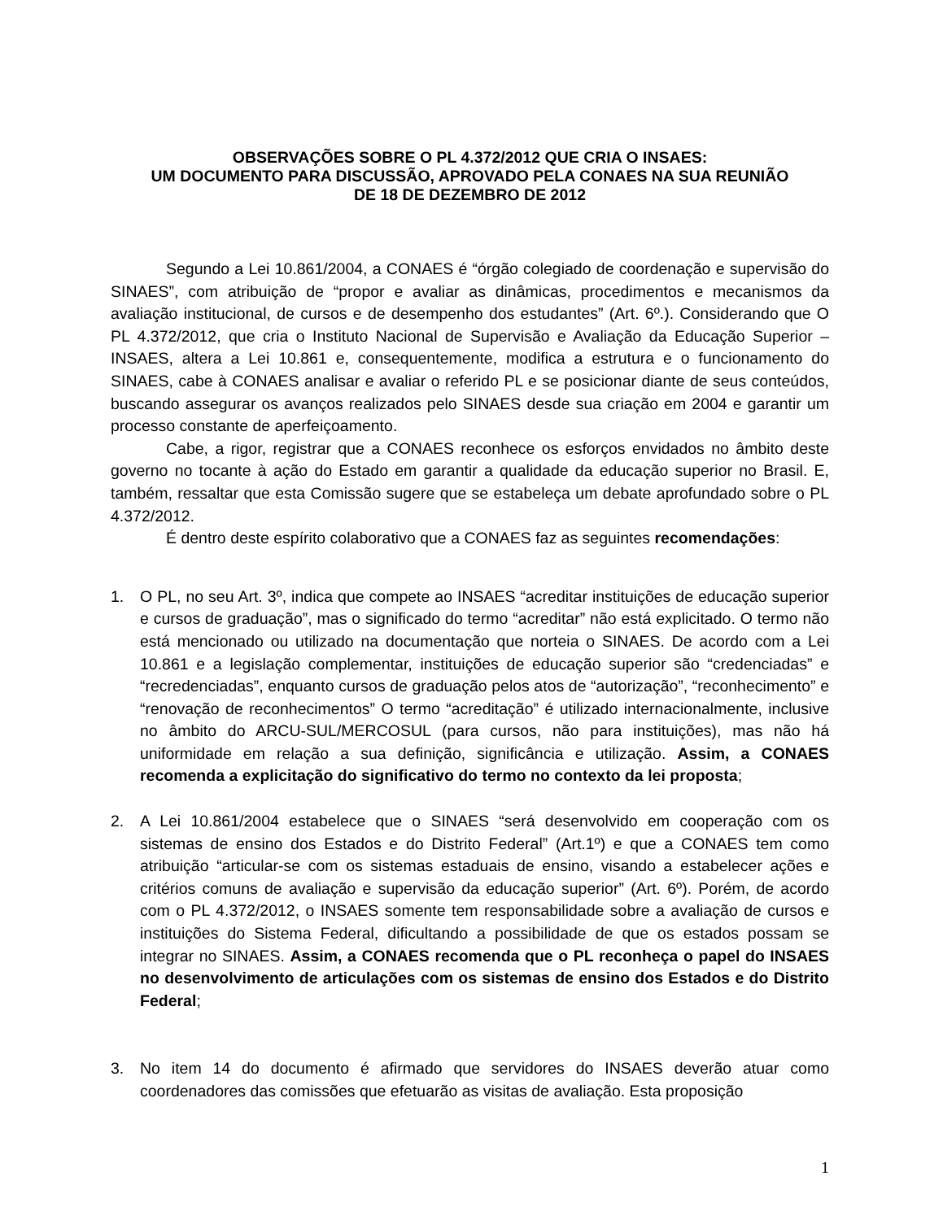OBSERVAÇÕES SOBRE O PL 4.372/2012 QUE CRIA O INSAES:
UM DOCUMENTO PARA DISCUSSÃO, APROVADO PELA CONAES NA SUA REUNIÃO
DE 18 DE DEZEMBRO DE 2012
Segundo a Lei 10.861/2004, a CONAES é “órgão colegiado de coordenação e supervisão do SINAES”, com atribuição de “propor e avaliar as dinâmicas, procedimentos e mecanismos da avaliação institucional, de cursos e de desempenho dos estudantes” (Art. 6º.). Considerando que O PL 4.372/2012, que cria o Instituto Nacional de Supervisão e Avaliação da Educação Superior – INSAES, altera a Lei 10.861 e, consequentemente, modifica a estrutura e o funcionamento do SINAES, cabe à CONAES analisar e avaliar o referido PL e se posicionar diante de seus conteúdos, buscando assegurar os avanços realizados pelo SINAES desde sua criação em 2004 e garantir um processo constante de aperfeiçoamento.
Cabe, a rigor, registrar que a CONAES reconhece os esforços envidados no âmbito deste governo no tocante à ação do Estado em garantir a qualidade da educação superior no Brasil. E, também, ressaltar que esta Comissão sugere que se estabeleça um debate aprofundado sobre o PL 4.372/2012.
É dentro deste espírito colaborativo que a CONAES faz as seguintes recomendações:
1. O PL, no seu Art. 3º, indica que compete ao INSAES “acreditar instituições de educação superior e cursos de graduação”, mas o significado do termo “acreditar” não está explicitado. O termo não está mencionado ou utilizado na documentação que norteia o SINAES. De acordo com a Lei 10.861 e a legislação complementar, instituições de educação superior são “credenciadas” e “recredenciadas”, enquanto cursos de graduação pelos atos de “autorização”, “reconhecimento” e “renovação de reconhecimentos” O termo “acreditação” é utilizado internacionalmente, inclusive no âmbito do ARCU-SUL/MERCOSUL (para cursos, não para instituições), mas não há uniformidade em relação a sua definição, significância e utilização. Assim, a CONAES recomenda a explicitação do significativo do termo no contexto da lei proposta;
2. A Lei 10.861/2004 estabelece que o SINAES “será desenvolvido em cooperação com os sistemas de ensino dos Estados e do Distrito Federal” (Art.1º) e que a CONAES tem como atribuição “articular-se com os sistemas estaduais de ensino, visando a estabelecer ações e critérios comuns de avaliação e supervisão da educação superior” (Art. 6º). Porém, de acordo com o PL 4.372/2012, o INSAES somente tem responsabilidade sobre a avaliação de cursos e instituições do Sistema Federal, dificultando a possibilidade de que os estados possam se integrar no SINAES. Assim, a CONAES recomenda que o PL reconheça o papel do INSAES no desenvolvimento de articulações com os sistemas de ensino dos Estados e do Distrito Federal;
3. No item 14 do documento é afirmado que servidores do INSAES deverão atuar como coordenadores das comissões que efetuarão as visitas de avaliação. Esta proposição
1